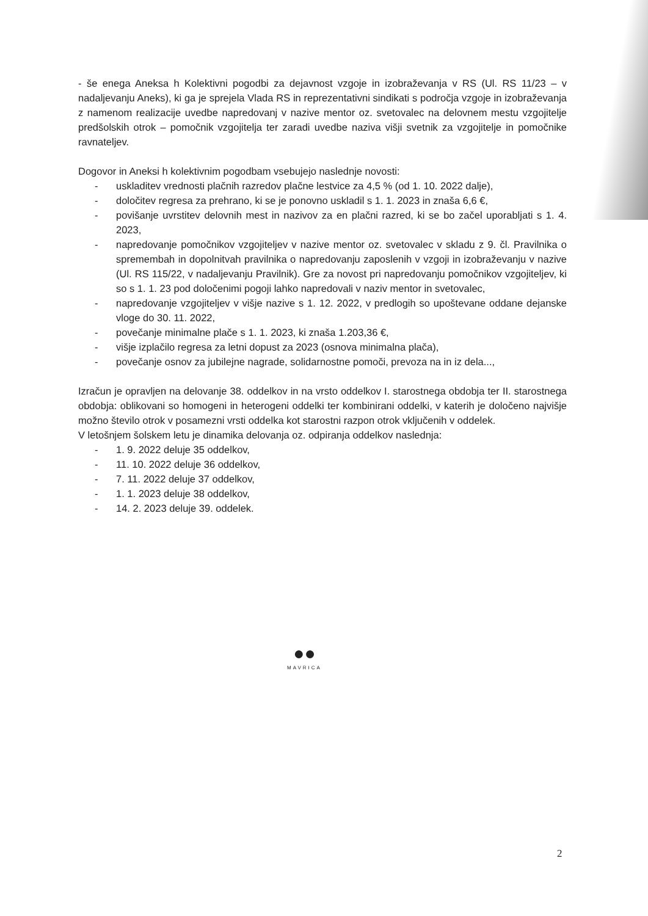- še enega Aneksa h Kolektivni pogodbi za dejavnost vzgoje in izobraževanja v RS (Ul. RS 11/23 – v nadaljevanju Aneks), ki ga je sprejela Vlada RS in reprezentativni sindikati s področja vzgoje in izobraževanja z namenom realizacije uvedbe napredovanj v nazive mentor oz. svetovalec na delovnem mestu vzgojitelje predšolskih otrok – pomočnik vzgojitelja ter zaradi uvedbe naziva višji svetnik za vzgojitelje in pomočnike ravnateljev.
Dogovor in Aneksi h kolektivnim pogodbam vsebujejo naslednje novosti:
- uskladitev vrednosti plačnih razredov plačne lestvice za 4,5 % (od 1. 10. 2022 dalje),
- določitev regresa za prehrano, ki se je ponovno uskladil s 1. 1. 2023 in znaša 6,6 €,
- povišanje uvrstitev delovnih mest in nazivov za en plačni razred, ki se bo začel uporabljati s 1. 4. 2023,
- napredovanje pomočnikov vzgojiteljev v nazive mentor oz. svetovalec v skladu z 9. čl. Pravilnika o spremembah in dopolnitvah pravilnika o napredovanju zaposlenih v vzgoji in izobraževanju v nazive (Ul. RS 115/22, v nadaljevanju Pravilnik). Gre za novost pri napredovanju pomočnikov vzgojiteljev, ki so s 1. 1. 23 pod določenimi pogoji lahko napredovali v naziv mentor in svetovalec,
- napredovanje vzgojiteljev v višje nazive s 1. 12. 2022, v predlogih so upoštevane oddane dejanske vloge do 30. 11. 2022,
- povečanje minimalne plače s 1. 1. 2023, ki znaša 1.203,36 €,
- višje izplačilo regresa za letni dopust za 2023 (osnova minimalna plača),
- povečanje osnov za jubilejne nagrade, solidarnostne pomoči, prevoza na in iz dela...,
Izračun je opravljen na delovanje 38. oddelkov in na vrsto oddelkov I. starostnega obdobja ter II. starostnega obdobja: oblikovani so homogeni in heterogeni oddelki ter kombinirani oddelki, v katerih je določeno najvišje možno število otrok v posamezni vrsti oddelka kot starostni razpon otrok vključenih v oddelek.
V letošnjem šolskem letu je dinamika delovanja oz. odpiranja oddelkov naslednja:
- 1. 9. 2022 deluje 35 oddelkov,
- 11. 10. 2022 deluje 36 oddelkov,
- 7. 11. 2022 deluje 37 oddelkov,
- 1. 1. 2023 deluje 38 oddelkov,
- 14. 2. 2023 deluje 39. oddelek.
●●
MAVRICA
2